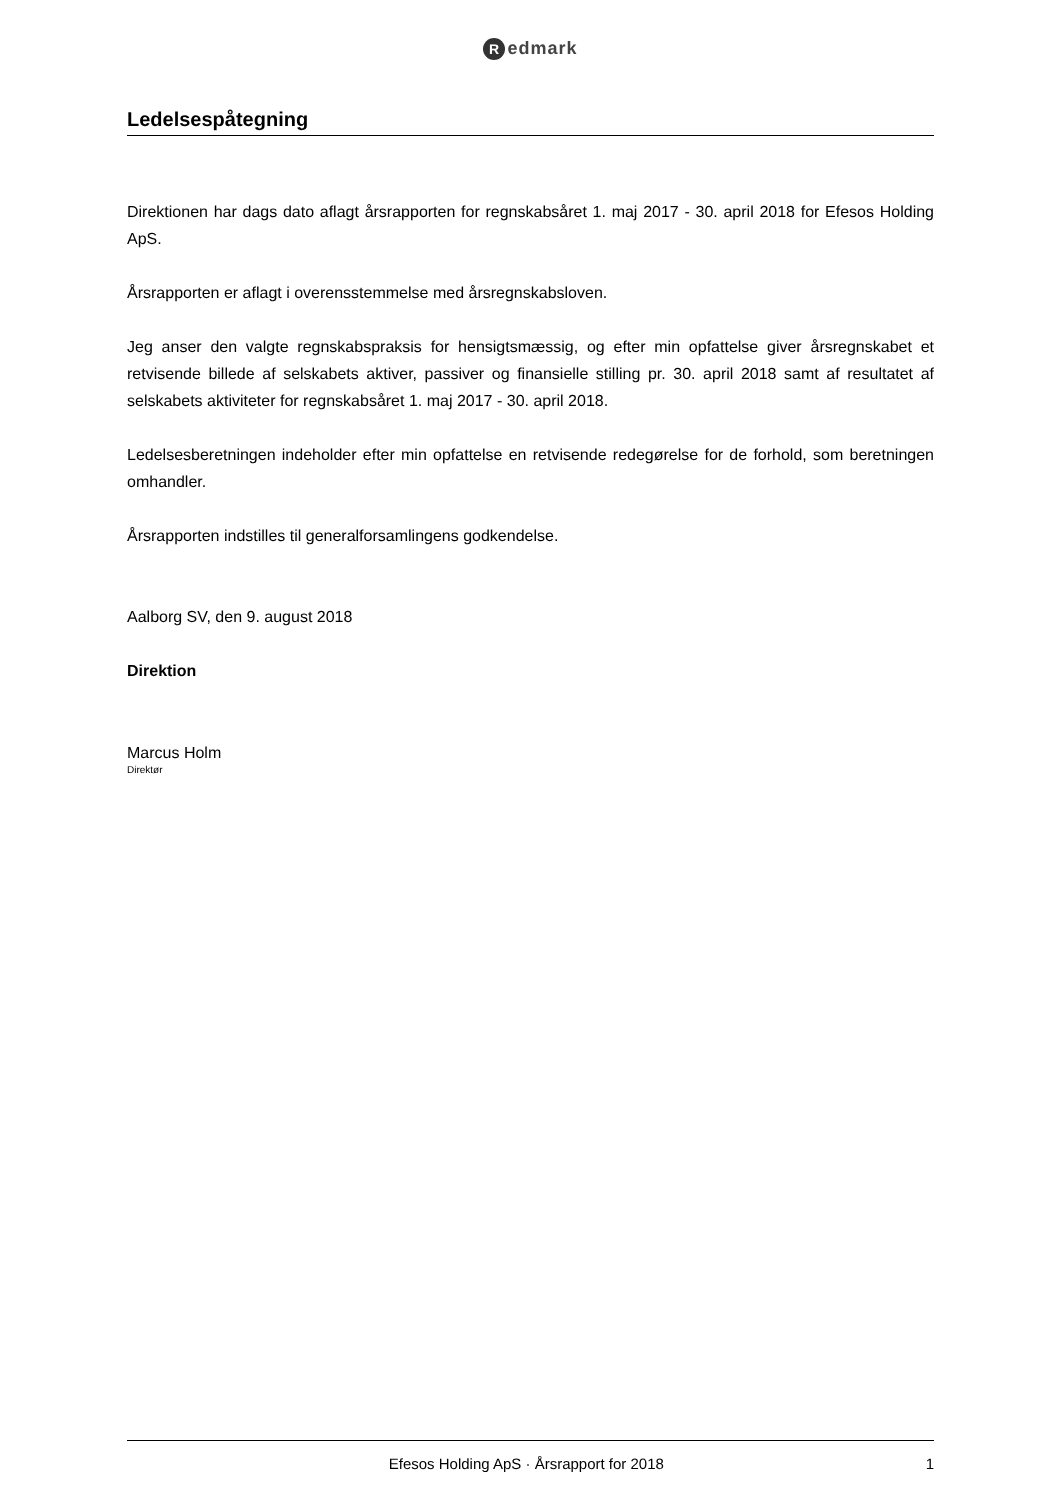Redmark
Ledelsespåtegning
Direktionen har dags dato aflagt årsrapporten for regnskabsåret 1. maj 2017 - 30. april 2018 for Efesos Holding ApS.
Årsrapporten er aflagt i overensstemmelse med årsregnskabsloven.
Jeg anser den valgte regnskabspraksis for hensigtsmæssig, og efter min opfattelse giver årsregnskabet et retvisende billede af selskabets aktiver, passiver og finansielle stilling pr. 30. april 2018 samt af resultatet af selskabets aktiviteter for regnskabsåret 1. maj 2017 - 30. april 2018.
Ledelsesberetningen indeholder efter min opfattelse en retvisende redegørelse for de forhold, som beretningen omhandler.
Årsrapporten indstilles til generalforsamlingens godkendelse.
Aalborg SV, den 9. august 2018
Direktion
Marcus Holm
Direktør
Efesos Holding ApS · Årsrapport for 2018 1